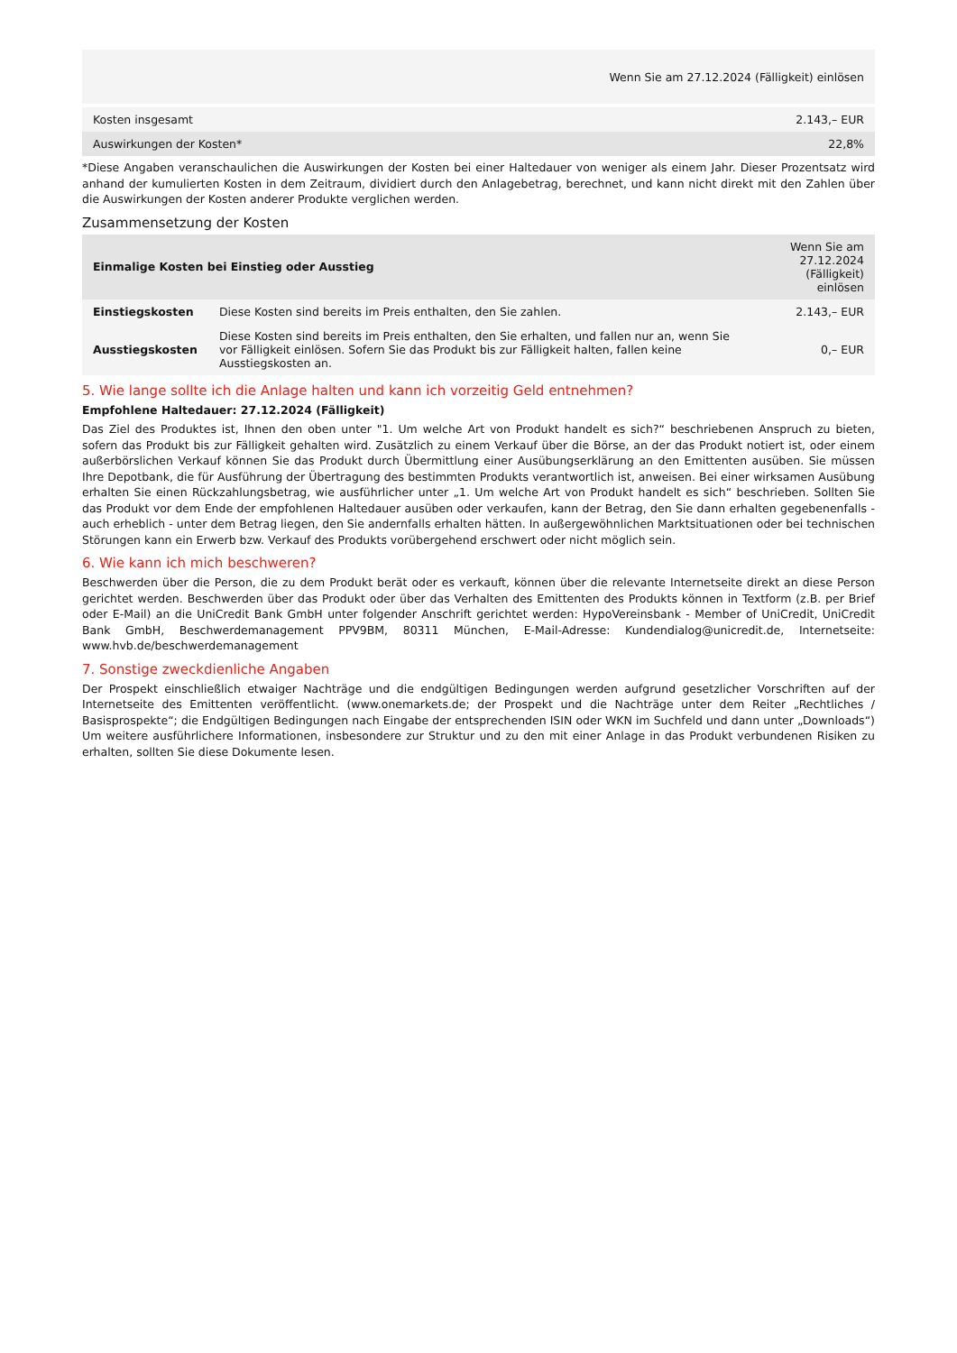| | Wenn Sie am 27.12.2024 (Fälligkeit) einlösen |
| Kosten insgesamt | 2.143,– EUR |
| Auswirkungen der Kosten* | 22,8% |
*Diese Angaben veranschaulichen die Auswirkungen der Kosten bei einer Haltedauer von weniger als einem Jahr. Dieser Prozentsatz wird anhand der kumulierten Kosten in dem Zeitraum, dividiert durch den Anlagebetrag, berechnet, und kann nicht direkt mit den Zahlen über die Auswirkungen der Kosten anderer Produkte verglichen werden.
Zusammensetzung der Kosten
| Einmalige Kosten bei Einstieg oder Ausstieg | | Wenn Sie am 27.12.2024 (Fälligkeit) einlösen |
| --- | --- | --- |
| Einstiegskosten | Diese Kosten sind bereits im Preis enthalten, den Sie zahlen. | 2.143,– EUR |
| Ausstiegskosten | Diese Kosten sind bereits im Preis enthalten, den Sie erhalten, und fallen nur an, wenn Sie vor Fälligkeit einlösen. Sofern Sie das Produkt bis zur Fälligkeit halten, fallen keine Ausstiegskosten an. | 0,– EUR |
5. Wie lange sollte ich die Anlage halten und kann ich vorzeitig Geld entnehmen?
Empfohlene Haltedauer: 27.12.2024 (Fälligkeit)
Das Ziel des Produktes ist, Ihnen den oben unter "1. Um welche Art von Produkt handelt es sich?“ beschriebenen Anspruch zu bieten, sofern das Produkt bis zur Fälligkeit gehalten wird. Zusätzlich zu einem Verkauf über die Börse, an der das Produkt notiert ist, oder einem außerbörslichen Verkauf können Sie das Produkt durch Übermittlung einer Ausübungserklärung an den Emittenten ausüben. Sie müssen Ihre Depotbank, die für Ausführung der Übertragung des bestimmten Produkts verantwortlich ist, anweisen. Bei einer wirksamen Ausübung erhalten Sie einen Rückzahlungsbetrag, wie ausführlicher unter „1. Um welche Art von Produkt handelt es sich“ beschrieben. Sollten Sie das Produkt vor dem Ende der empfohlenen Haltedauer ausüben oder verkaufen, kann der Betrag, den Sie dann erhalten gegebenenfalls - auch erheblich - unter dem Betrag liegen, den Sie andernfalls erhalten hätten. In außergewöhnlichen Marktsituationen oder bei technischen Störungen kann ein Erwerb bzw. Verkauf des Produkts vorübergehend erschwert oder nicht möglich sein.
6. Wie kann ich mich beschweren?
Beschwerden über die Person, die zu dem Produkt berät oder es verkauft, können über die relevante Internetseite direkt an diese Person gerichtet werden. Beschwerden über das Produkt oder über das Verhalten des Emittenten des Produkts können in Textform (z.B. per Brief oder E-Mail) an die UniCredit Bank GmbH unter folgender Anschrift gerichtet werden: HypoVereinsbank - Member of UniCredit, UniCredit Bank GmbH, Beschwerdemanagement PPV9BM, 80311 München, E-Mail-Adresse: Kundendialog@unicredit.de, Internetseite: www.hvb.de/beschwerdemanagement
7. Sonstige zweckdienliche Angaben
Der Prospekt einschließlich etwaiger Nachträge und die endgültigen Bedingungen werden aufgrund gesetzlicher Vorschriften auf der Internetseite des Emittenten veröffentlicht. (www.onemarkets.de; der Prospekt und die Nachträge unter dem Reiter „Rechtliches / Basisprospekte“; die Endgültigen Bedingungen nach Eingabe der entsprechenden ISIN oder WKN im Suchfeld und dann unter „Downloads“) Um weitere ausführlichere Informationen, insbesondere zur Struktur und zu den mit einer Anlage in das Produkt verbundenen Risiken zu erhalten, sollten Sie diese Dokumente lesen.